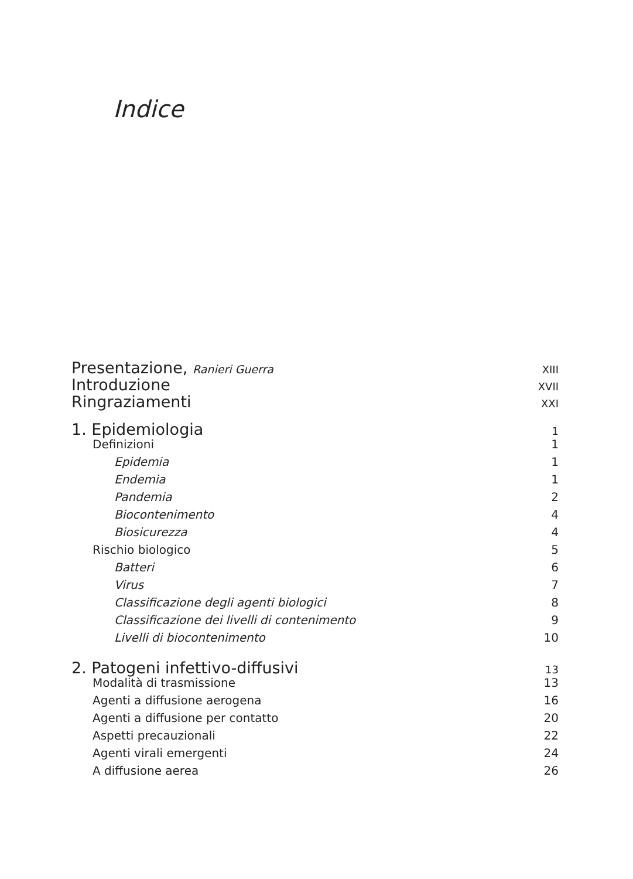Indice
Presentazione, Ranieri Guerra XIII
Introduzione XVII
Ringraziamenti XXI
1. Epidemiologia 1
Definizioni 1
Epidemia 1
Endemia 1
Pandemia 2
Biocontenimento 4
Biosicurezza 4
Rischio biologico 5
Batteri 6
Virus 7
Classificazione degli agenti biologici 8
Classificazione dei livelli di contenimento 9
Livelli di biocontenimento 10
2. Patogeni infettivo-diffusivi 13
Modalità di trasmissione 13
Agenti a diffusione aerogena 16
Agenti a diffusione per contatto 20
Aspetti precauzionali 22
Agenti virali emergenti 24
A diffusione aerea 26